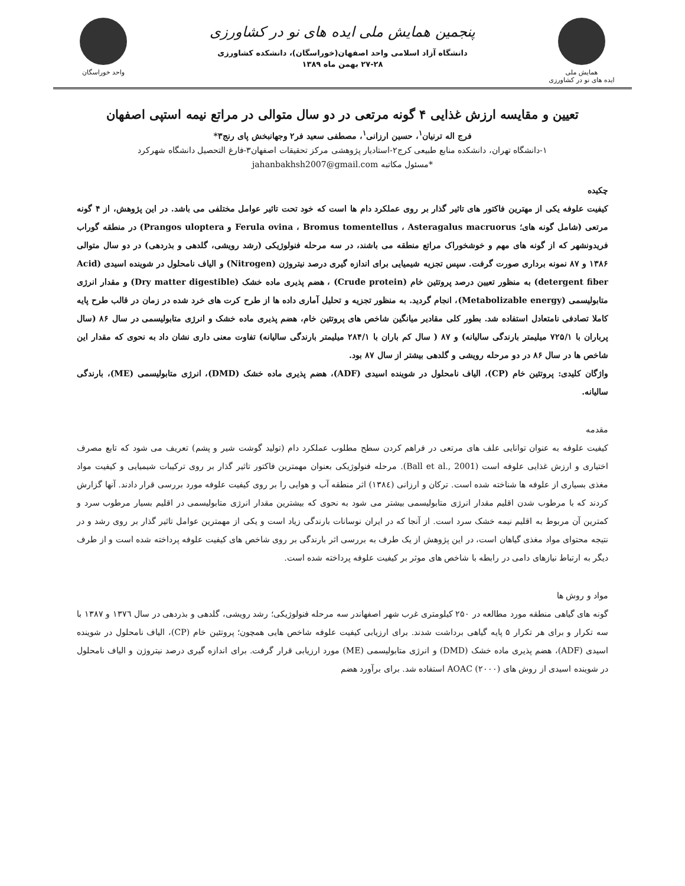همایش ملی
ایده های نو در کشاورزی
پنجمین همایش ملی ایده های نو در کشاورزی
دانشگاه آزاد اسلامی واحد اصفهان(خوراسگان)، دانشکده کشاورزی
۲۷-۲۸ بهمن ماه ۱۳۸۹
واحد خوراسگان
تعیین و مقایسه ارزش غذایی ۴ گونه مرتعی در دو سال متوالی در مراتع نیمه استپی اصفهان
فرج اله ترنیان<sup>۱</sup>، حسین ارزانی<sup>۱</sup>، مصطفی سعید فر۲ وجهانبخش پای رنج۳*
۱-دانشگاه تهران، دانشکده منابع طبیعی کرج۲-استادیار پژوهشی مرکز تحقیقات اصفهان۳-فارغ التحصیل دانشگاه شهرکرد
*مسئول مکاتبه jahanbakhsh2007@gmail.com
چکیده
کیفیت علوفه یکی از مهترین فاکتور های تاثیر گذار بر روی عملکرد دام ها است که خود تحت تاثیر عوامل مختلفی می باشد. در این پژوهش، از ۴ گونه مرتعی (شامل گونه های؛ Ferula ovina ، Bromus tomentellus ، Asteragalus macruorus و Prangos uloptera) در منطقه گوراب فریدونشهر که از گونه های مهم و خوشخوراک مراتع منطقه می باشند، در سه مرحله فنولوژیکی (رشد رویشی، گلدهی و بذردهی) در دو سال متوالی ۱۳۸۶ و ۸۷ نمونه برداری صورت گرفت. سپس تجزیه شیمیایی برای اندازه گیری درصد نیتروژن (Nitrogen) و الیاف نامحلول در شوینده اسیدی (Acid detergent fiber) به منظور تعیین درصد پروتئین خام (Crude protein) ، هضم پذیری ماده خشک (Dry matter digestible) و مقدار انرژی متابولیسمی (Metabolizable energy)، انجام گردید. به منظور تجزیه و تحلیل آماری داده ها از طرح کرت های خرد شده در زمان در قالب طرح پایه کاملا تصادفی نامتعادل استفاده شد. بطور کلی مقادیر میانگین شاخص های پروتئین خام، هضم پذیری ماده خشک و انرژی متابولیسمی در سال ۸۶ (سال پرباران با ۷۲۵/۱ میلیمتر بارندگی سالیانه) و ۸۷ ( سال کم باران با ۲۸۴/۱ میلیمتر بارندگی سالیانه) تفاوت معنی داری نشان داد به نحوی که مقدار این شاخص ها در سال ۸۶ در دو مرحله رویشی و گلدهی بیشتر از سال ۸۷ بود.
واژگان کلیدی: پروتئین خام (CP)، الیاف نامحلول در شوینده اسیدی (ADF)، هضم پذیری ماده خشک (DMD)، انرژی متابولیسمی (ME)، بارندگی سالیانه.
مقدمه
کیفیت علوفه به عنوان توانایی علف های مرتعی در فراهم کردن سطح مطلوب عملکرد دام (تولید گوشت شیر و پشم) تعریف می شود که تابع مصرف اختیاری و ارزش غذایی علوفه است (Ball et al., 2001). مرحله فنولوژیکی بعنوان مهمترین فاکتور تاثیر گذار بر روی ترکیبات شیمیایی و کیفیت مواد مغذی بسیاری از علوفه ها شناخته شده است. ترکان و ارزانی (۱۳۸٤) اثر منطقه آب و هوایی را بر روی کیفیت علوفه مورد بررسی قرار دادند. آنها گزارش کردند که با مرطوب شدن اقلیم مقدار انرژی متابولیسمی بیشتر می شود به نحوی که بیشترین مقدار انرژی متابولیسمی در اقلیم بسیار مرطوب سرد و کمترین آن مربوط به اقلیم نیمه خشک سرد است. از آنجا که در ایران نوسانات بارندگی زیاد است و یکی از مهمترین عوامل تاثیر گذار بر روی رشد و در نتیجه محتوای مواد مغذی گیاهان است، در این پژوهش از یک طرف به بررسی اثر بارندگی بر روی شاخص های کیفیت علوفه پرداخته شده است و از طرف دیگر به ارتباط نیازهای دامی در رابطه با شاخص های موثر بر کیفیت علوفه پرداخته شده است.
مواد و روش ها
گونه های گیاهی منطقه مورد مطالعه در ۲۵۰ کیلومتری غرب شهر اصفهاندر سه مرحله فنولوژیکی؛ رشد رویشی، گلدهی و بذردهی در سال ۱۳۷٦ و ۱۳۸۷ با سه تکرار و برای هر تکرار ۵ پایه گیاهی برداشت شدند. برای ارزیابی کیفیت علوفه شاخص هایی همچون؛ پروتئین خام (CP)، الیاف نامحلول در شوینده اسیدی (ADF)، هضم پذیری ماده خشک (DMD) و انرژی متابولیسمی (ME) مورد ارزیابی قرار گرفت. برای اندازه گیری درصد نیتروژن و الیاف نامحلول در شوینده اسیدی از روش های AOAC (۲۰۰۰) استفاده شد. برای برآورد هضم